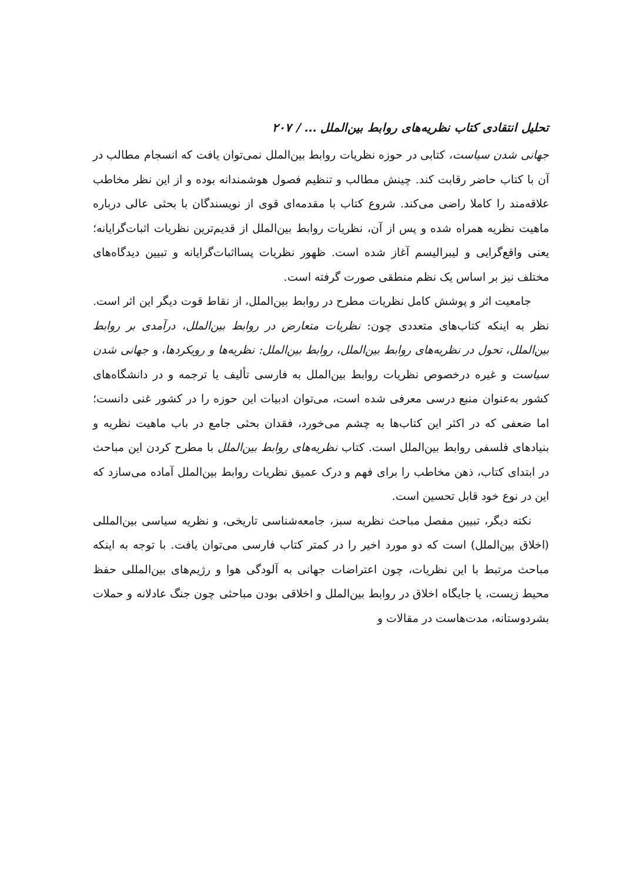تحلیل انتقادی کتاب نظریه‌های روابط بین‌الملل ... / ۲۰۷
جهانی شدن سیاست، کتابی در حوزه نظریات روابط بین‌الملل نمی‌توان یافت که انسجام مطالب در آن با کتاب حاضر رقابت کند. چینش مطالب و تنظیم فصول هوشمندانه بوده و از این نظر مخاطب علاقه‌مند را کاملا راضی می‌کند. شروع کتاب با مقدمه‌ای قوی از نویسندگان با بحثی عالی درباره ماهیت نظریه همراه شده و پس از آن، نظریات روابط بین‌الملل از قدیم‌ترین نظریات اثبات‌گرایانه؛ یعنی واقع‌گرایی و لیبرالیسم آغاز شده است. ظهور نظریات پسااثبات‌گرایانه و تبیین دیدگاه‌های مختلف نیز بر اساس یک نظم منطقی صورت گرفته است.
جامعیت اثر و پوشش کامل نظریات مطرح در روابط بین‌الملل، از نقاط قوت دیگر این اثر است. نظر به اینکه کتاب‌های متعددی چون: نظریات متعارض در روابط بین‌الملل، درآمدی بر روابط بین‌الملل، تحول در نظریه‌های روابط بین‌الملل، روابط بین‌الملل: نظریه‌ها و رویکردها، و جهانی شدن سیاست و غیره درخصوص نظریات روابط بین‌الملل به فارسی تألیف یا ترجمه و در دانشگاه‌های کشور به‌عنوان منبع درسی معرفی شده است، می‌توان ادبیات این حوزه را در کشور غنی دانست؛ اما ضعفی که در اکثر این کتاب‌ها به چشم می‌خورد، فقدان بحثی جامع در باب ماهیت نظریه و بنیادهای فلسفی روابط بین‌الملل است. کتاب نظریه‌های روابط بین‌الملل با مطرح کردن این مباحث در ابتدای کتاب، ذهن مخاطب را برای فهم و درک عمیق نظریات روابط بین‌الملل آماده می‌سازد که این در نوع خود قابل تحسین است.
نکته دیگر، تبیین مفصل مباحث نظریه سبز، جامعه‌شناسی تاریخی، و نظریه سیاسی بین‌المللی (اخلاق بین‌الملل) است که دو مورد اخیر را در کمتر کتاب فارسی می‌توان یافت. با توجه به اینکه مباحث مرتبط با این نظریات، چون اعتراضات جهانی به آلودگی هوا و رژیم‌های بین‌المللی حفظ محیط زیست، یا جایگاه اخلاق در روابط بین‌الملل و اخلاقی بودن مباحثی چون جنگ عادلانه و حملات بشردوستانه، مدت‌هاست در مقالات و